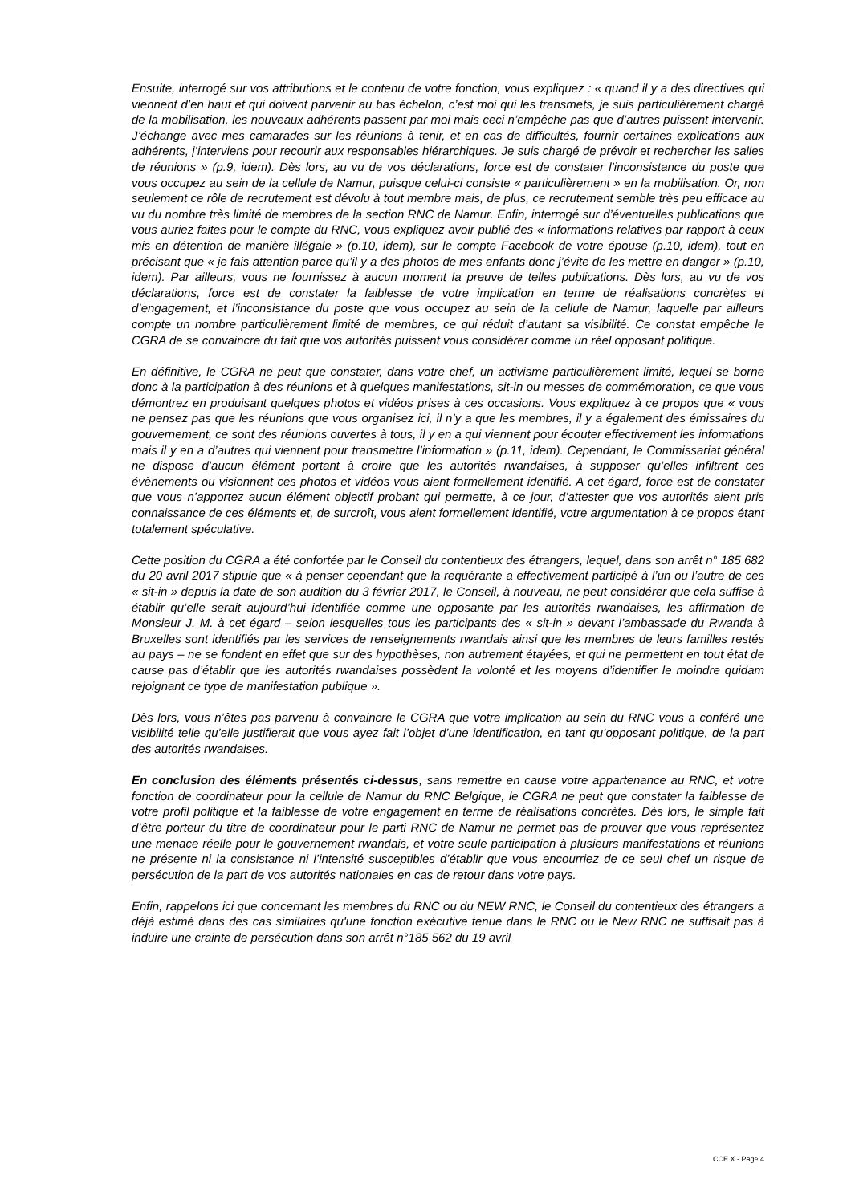Ensuite, interrogé sur vos attributions et le contenu de votre fonction, vous expliquez : « quand il y a des directives qui viennent d’en haut et qui doivent parvenir au bas échelon, c’est moi qui les transmets, je suis particulièrement chargé de la mobilisation, les nouveaux adhérents passent par moi mais ceci n’empêche pas que d’autres puissent intervenir. J’échange avec mes camarades sur les réunions à tenir, et en cas de difficultés, fournir certaines explications aux adhérents, j’interviens pour recourir aux responsables hiérarchiques. Je suis chargé de prévoir et rechercher les salles de réunions » (p.9, idem). Dès lors, au vu de vos déclarations, force est de constater l’inconsistance du poste que vous occupez au sein de la cellule de Namur, puisque celui-ci consiste « particulièrement » en la mobilisation. Or, non seulement ce rôle de recrutement est dévolu à tout membre mais, de plus, ce recrutement semble très peu efficace au vu du nombre très limité de membres de la section RNC de Namur. Enfin, interrogé sur d’éventuelles publications que vous auriez faites pour le compte du RNC, vous expliquez avoir publié des « informations relatives par rapport à ceux mis en détention de manière illégale » (p.10, idem), sur le compte Facebook de votre épouse (p.10, idem), tout en précisant que « je fais attention parce qu’il y a des photos de mes enfants donc j’évite de les mettre en danger » (p.10, idem). Par ailleurs, vous ne fournissez à aucun moment la preuve de telles publications. Dès lors, au vu de vos déclarations, force est de constater la faiblesse de votre implication en terme de réalisations concrètes et d’engagement, et l’inconsistance du poste que vous occupez au sein de la cellule de Namur, laquelle par ailleurs compte un nombre particulièrement limité de membres, ce qui réduit d’autant sa visibilité. Ce constat empêche le CGRA de se convaincre du fait que vos autorités puissent vous considérer comme un réel opposant politique.
En définitive, le CGRA ne peut que constater, dans votre chef, un activisme particulièrement limité, lequel se borne donc à la participation à des réunions et à quelques manifestations, sit-in ou messes de commémoration, ce que vous démontrez en produisant quelques photos et vidéos prises à ces occasions. Vous expliquez à ce propos que « vous ne pensez pas que les réunions que vous organisez ici, il n’y a que les membres, il y a également des émissaires du gouvernement, ce sont des réunions ouvertes à tous, il y en a qui viennent pour écouter effectivement les informations mais il y en a d’autres qui viennent pour transmettre l’information » (p.11, idem). Cependant, le Commissariat général ne dispose d’aucun élément portant à croire que les autorités rwandaises, à supposer qu’elles infiltrent ces évènements ou visionnent ces photos et vidéos vous aient formellement identifié. A cet égard, force est de constater que vous n’apportez aucun élément objectif probant qui permette, à ce jour, d’attester que vos autorités aient pris connaissance de ces éléments et, de surcroît, vous aient formellement identifié, votre argumentation à ce propos étant totalement spéculative.
Cette position du CGRA a été confortée par le Conseil du contentieux des étrangers, lequel, dans son arrêt n° 185 682 du 20 avril 2017 stipule que « à penser cependant que la requérante a effectivement participé à l’un ou l’autre de ces « sit-in » depuis la date de son audition du 3 février 2017, le Conseil, à nouveau, ne peut considérer que cela suffise à établir qu’elle serait aujourd’hui identifiée comme une opposante par les autorités rwandaises, les affirmation de Monsieur J. M. à cet égard – selon lesquelles tous les participants des « sit-in » devant l’ambassade du Rwanda à Bruxelles sont identifiés par les services de renseignements rwandais ainsi que les membres de leurs familles restés au pays – ne se fondent en effet que sur des hypothèses, non autrement étayées, et qui ne permettent en tout état de cause pas d’établir que les autorités rwandaises possèdent la volonté et les moyens d’identifier le moindre quidam rejoignant ce type de manifestation publique ».
Dès lors, vous n’êtes pas parvenu à convaincre le CGRA que votre implication au sein du RNC vous a conféré une visibilité telle qu’elle justifierait que vous ayez fait l’objet d’une identification, en tant qu’opposant politique, de la part des autorités rwandaises.
En conclusion des éléments présentés ci-dessus, sans remettre en cause votre appartenance au RNC, et votre fonction de coordinateur pour la cellule de Namur du RNC Belgique, le CGRA ne peut que constater la faiblesse de votre profil politique et la faiblesse de votre engagement en terme de réalisations concrètes. Dès lors, le simple fait d’être porteur du titre de coordinateur pour le parti RNC de Namur ne permet pas de prouver que vous représentez une menace réelle pour le gouvernement rwandais, et votre seule participation à plusieurs manifestations et réunions ne présente ni la consistance ni l’intensité susceptibles d’établir que vous encourriez de ce seul chef un risque de persécution de la part de vos autorités nationales en cas de retour dans votre pays.
Enfin, rappelons ici que concernant les membres du RNC ou du NEW RNC, le Conseil du contentieux des étrangers a déjà estimé dans des cas similaires qu'une fonction exécutive tenue dans le RNC ou le New RNC ne suffisait pas à induire une crainte de persécution dans son arrêt n°185 562 du 19 avril
CCE X - Page 4